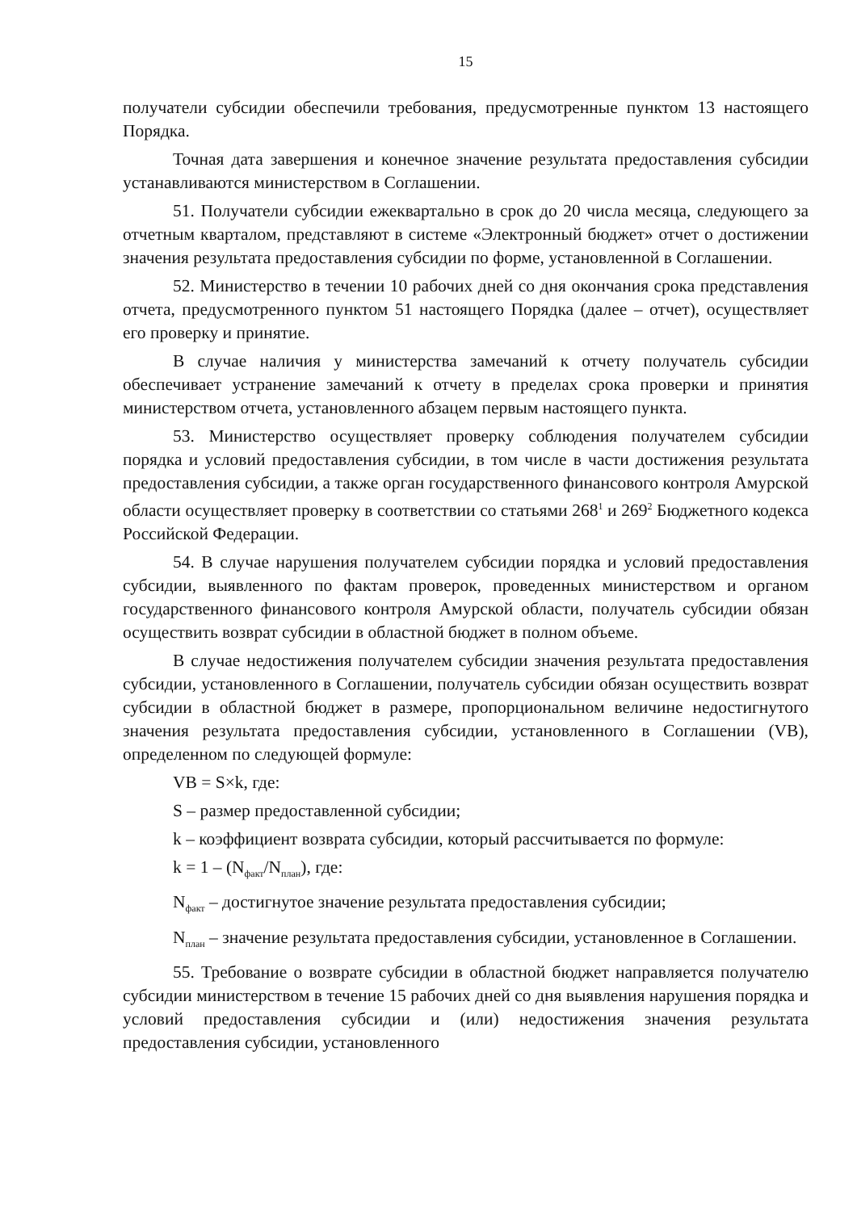15
получатели субсидии обеспечили требования, предусмотренные пунктом 13 настоящего Порядка.
Точная дата завершения и конечное значение результата предоставления субсидии устанавливаются министерством в Соглашении.
51. Получатели субсидии ежеквартально в срок до 20 числа месяца, следующего за отчетным кварталом, представляют в системе «Электронный бюджет» отчет о достижении значения результата предоставления субсидии по форме, установленной в Соглашении.
52. Министерство в течении 10 рабочих дней со дня окончания срока представления отчета, предусмотренного пунктом 51 настоящего Порядка (далее – отчет), осуществляет его проверку и принятие.
В случае наличия у министерства замечаний к отчету получатель субсидии обеспечивает устранение замечаний к отчету в пределах срока проверки и принятия министерством отчета, установленного абзацем первым настоящего пункта.
53. Министерство осуществляет проверку соблюдения получателем субсидии порядка и условий предоставления субсидии, в том числе в части достижения результата предоставления субсидии, а также орган государственного финансового контроля Амурской области осуществляет проверку в соответствии со статьями 268<sup>1</sup> и 269<sup>2</sup> Бюджетного кодекса Российской Федерации.
54. В случае нарушения получателем субсидии порядка и условий предоставления субсидии, выявленного по фактам проверок, проведенных министерством и органом государственного финансового контроля Амурской области, получатель субсидии обязан осуществить возврат субсидии в областной бюджет в полном объеме.
В случае недостижения получателем субсидии значения результата предоставления субсидии, установленного в Соглашении, получатель субсидии обязан осуществить возврат субсидии в областной бюджет в размере, пропорциональном величине недостигнутого значения результата предоставления субсидии, установленного в Соглашении (VB), определенном по следующей формуле:
VB = S×k, где:
S – размер предоставленной субсидии;
k – коэффициент возврата субсидии, который рассчитывается по формуле:
k = 1 – (N<sub>факт</sub>/N<sub>план</sub>), где:
N<sub>факт</sub> – достигнутое значение результата предоставления субсидии;
N<sub>план</sub> – значение результата предоставления субсидии, установленное в Соглашении.
55. Требование о возврате субсидии в областной бюджет направляется получателю субсидии министерством в течение 15 рабочих дней со дня выявления нарушения порядка и условий предоставления субсидии и (или) недостижения значения результата предоставления субсидии, установленного